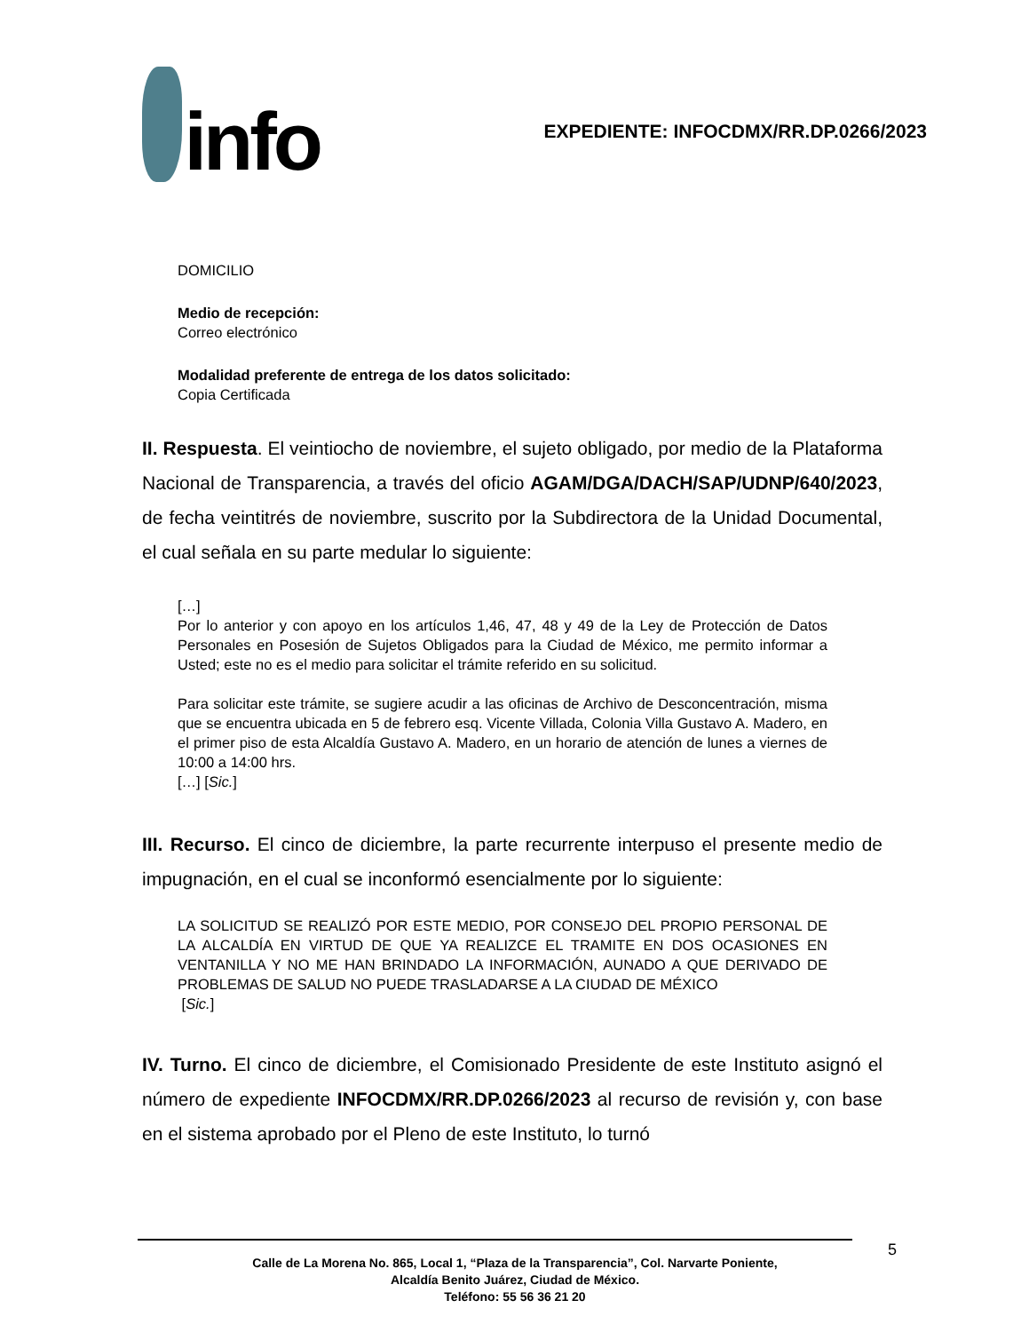info
EXPEDIENTE: INFOCDMX/RR.DP.0266/2023
DOMICILIO
Medio de recepción:
Correo electrónico
Modalidad preferente de entrega de los datos solicitado:
Copia Certificada
II. Respuesta. El veintiocho de noviembre, el sujeto obligado, por medio de la Plataforma Nacional de Transparencia, a través del oficio AGAM/DGA/DACH/SAP/UDNP/640/2023, de fecha veintitrés de noviembre, suscrito por la Subdirectora de la Unidad Documental, el cual señala en su parte medular lo siguiente:
[…]
Por lo anterior y con apoyo en los artículos 1,46, 47, 48 y 49 de la Ley de Protección de Datos Personales en Posesión de Sujetos Obligados para la Ciudad de México, me permito informar a Usted; este no es el medio para solicitar el trámite referido en su solicitud.
Para solicitar este trámite, se sugiere acudir a las oficinas de Archivo de Desconcentración, misma que se encuentra ubicada en 5 de febrero esq. Vicente Villada, Colonia Villa Gustavo A. Madero, en el primer piso de esta Alcaldía Gustavo A. Madero, en un horario de atención de lunes a viernes de 10:00 a 14:00 hrs.
[…] [Sic.]
III. Recurso. El cinco de diciembre, la parte recurrente interpuso el presente medio de impugnación, en el cual se inconformó esencialmente por lo siguiente:
LA SOLICITUD SE REALIZÓ POR ESTE MEDIO, POR CONSEJO DEL PROPIO PERSONAL DE LA ALCALDÍA EN VIRTUD DE QUE YA REALIZCE EL TRAMITE EN DOS OCASIONES EN VENTANILLA Y NO ME HAN BRINDADO LA INFORMACIÓN, AUNADO A QUE DERIVADO DE PROBLEMAS DE SALUD NO PUEDE TRASLADARSE A LA CIUDAD DE MÉXICO
[Sic.]
IV. Turno. El cinco de diciembre, el Comisionado Presidente de este Instituto asignó el número de expediente INFOCDMX/RR.DP.0266/2023 al recurso de revisión y, con base en el sistema aprobado por el Pleno de este Instituto, lo turnó
5
Calle de La Morena No. 865, Local 1, “Plaza de la Transparencia”, Col. Narvarte Poniente,
Alcaldía Benito Juárez, Ciudad de México.
Teléfono: 55 56 36 21 20